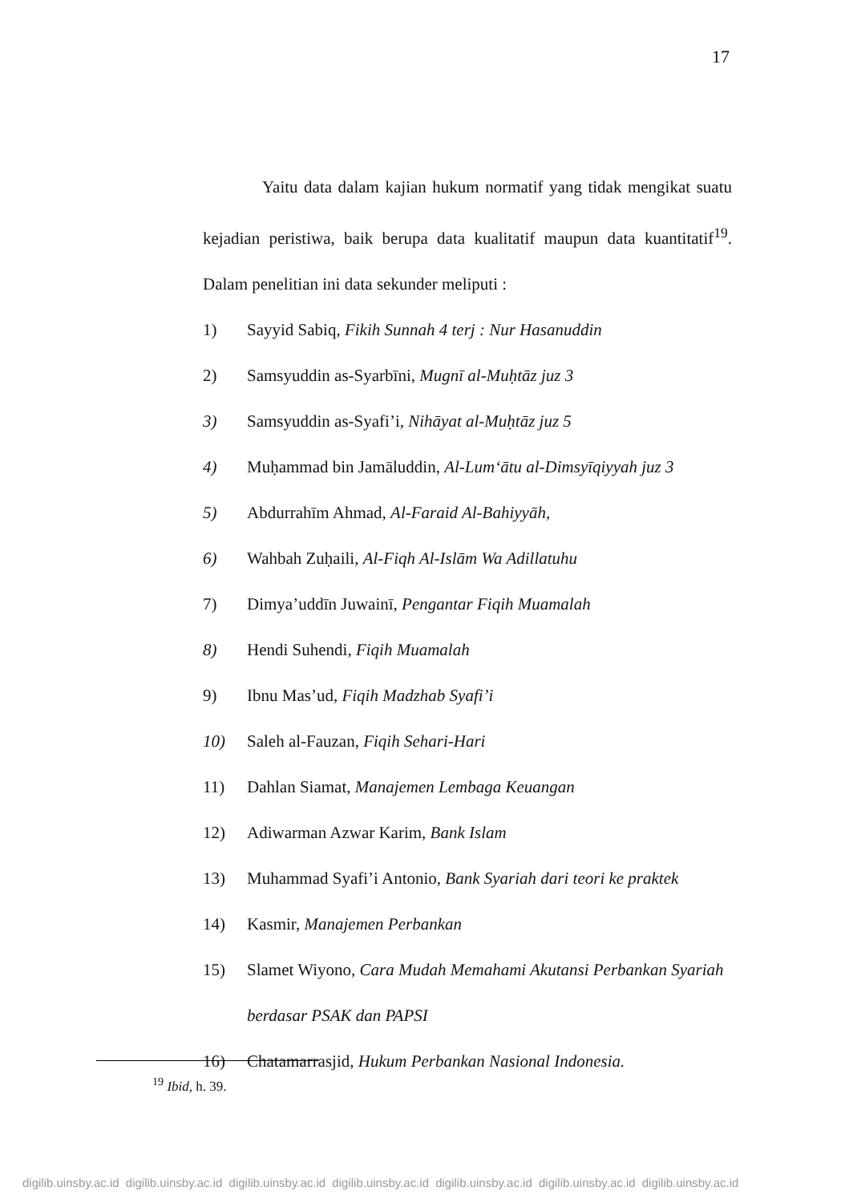17
Yaitu data dalam kajian hukum normatif yang tidak mengikat suatu kejadian peristiwa, baik berupa data kualitatif maupun data kuantitatif<sup>19</sup>. Dalam penelitian ini data sekunder meliputi :
1) Sayyid Sabiq, Fikih Sunnah 4 terj : Nur Hasanuddin
2) Samsyuddin as-Syarbīni, Mugnī al-Muḥtāz juz 3
3) Samsyuddin as-Syafi’i, Nihāyat al-Muḥtāz juz 5
4) Muḥammad bin Jamāluddin, Al-Lum‘ātu al-Dimsyīqiyyah juz 3
5) Abdurrahīm Ahmad, Al-Faraid Al-Bahiyyāh,
6) Wahbah Zuḥaili, Al-Fiqh Al-Islām Wa Adillatuhu
7) Dimya’uddīn Juwainī, Pengantar Fiqih Muamalah
8) Hendi Suhendi, Fiqih Muamalah
9) Ibnu Mas’ud, Fiqih Madzhab Syafi’i
10) Saleh al-Fauzan, Fiqih Sehari-Hari
11) Dahlan Siamat, Manajemen Lembaga Keuangan
12) Adiwarman Azwar Karim, Bank Islam
13) Muhammad Syafi’i Antonio, Bank Syariah dari teori ke praktek
14) Kasmir, Manajemen Perbankan
15) Slamet Wiyono, Cara Mudah Memahami Akutansi Perbankan Syariah berdasar PSAK dan PAPSI
16) Chatamarrasjid, Hukum Perbankan Nasional Indonesia.
<sup>19</sup> Ibid, h. 39.
digilib.uinsby.ac.id digilib.uinsby.ac.id digilib.uinsby.ac.id digilib.uinsby.ac.id digilib.uinsby.ac.id digilib.uinsby.ac.id digilib.uinsby.ac.id